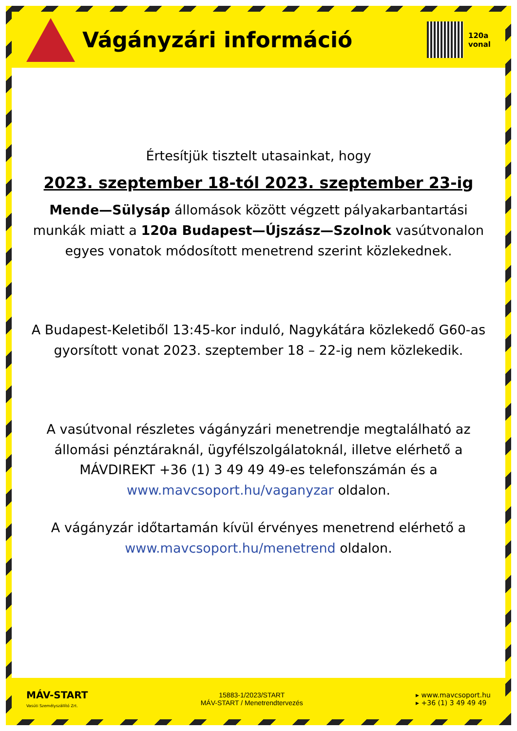Vágányzári információ
120a
vonal
Értesítjük tisztelt utasainkat, hogy
2023. szeptember 18-tól 2023. szeptember 23-ig
Mende—Sülysáp állomások között végzett pályakarbantartási munkák miatt a 120a Budapest—Újszász—Szolnok vasútvonalon egyes vonatok módosított menetrend szerint közlekednek.
A Budapest-Keletiből 13:45-kor induló, Nagykátára közlekedő G60-as gyorsított vonat 2023. szeptember 18 – 22-ig nem közlekedik.
A vasútvonal részletes vágányzári menetrendje megtalálható az állomási pénztáraknál, ügyfélszolgálatoknál, illetve elérhető a MÁVDIREKT +36 (1) 3 49 49 49-es telefonszámán és a www.mavcsoport.hu/vaganyzar oldalon.
A vágányzár időtartamán kívül érvényes menetrend elérhető a www.mavcsoport.hu/menetrend oldalon.
MÁV-START
Vasúti Személyszállító Zrt.
15883-1/2023/START
MÁV-START / Menetrendtervezés
▸ www.mavcsoport.hu
▸ +36 (1) 3 49 49 49